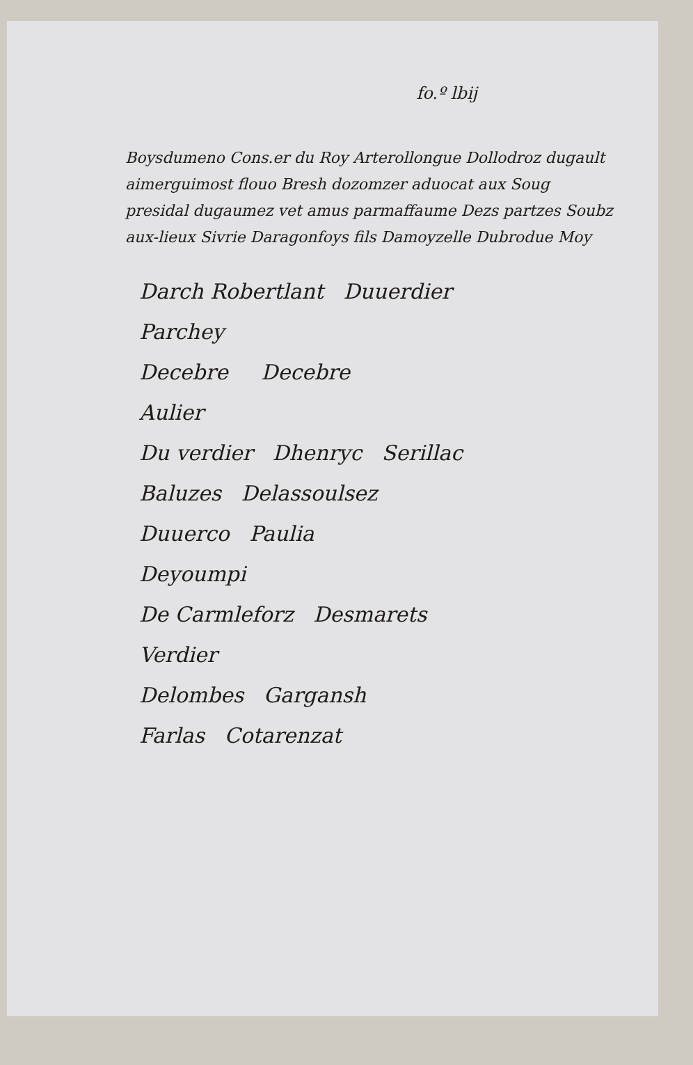fo.º lbij
Boysdumeno Cons.er du Roy Arterollongue Dollodroz dugault aimerguimost flouo Bresh dozomzer aduocat aux Soug presidal dugaumez vet amus parmaffaume Dezs partzes Soubz aux-lieux Sivrie Daragonfoys fils Damoyzelle Dubrodue Moy
Darch Robertlant Duuerdier
Parchey
Decebre Decebre
Aulier
Du verdier Dhenryc Serillac
Baluzes Delassoulsez
Duuerco Paulia
Deyoumpi
De Carmleforz Desmarets
Verdier
Delombes Gargansh
Farlas Cotarenzat